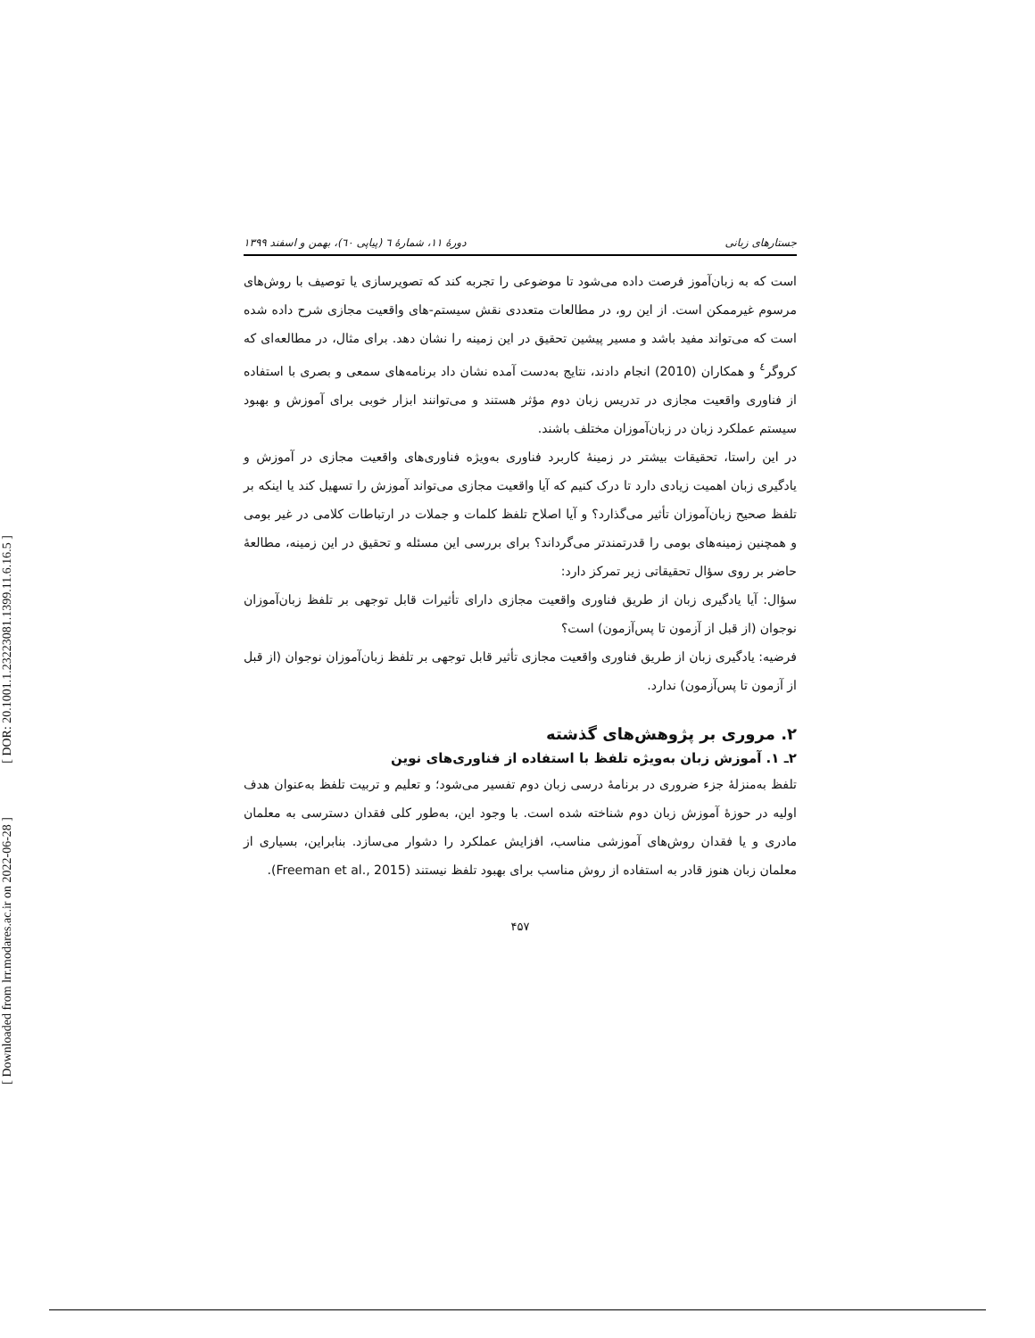[ DOR: 20.1001.1.23223081.1399.11.6.16.5 ]
[ Downloaded from lrr.modares.ac.ir on 2022-06-28 ]
جستارهای زبانی دورهٔ ۱۱، شمارهٔ ٦ (پیاپی ٦٠)، بهمن و اسفند ۱۳۹۹
است که به زبان‌آموز فرصت داده می‌شود تا موضوعی را تجربه کند که تصویرسازی یا توصیف با روش‌های مرسوم غیرممکن است. از این رو، در مطالعات متعددی نقش سیستم-های واقعیت مجازی شرح داده شده است که می‌تواند مفید باشد و مسیر پیشین تحقیق در این زمینه را نشان دهد. برای مثال، در مطالعه‌ای که کروگر<sup>٤</sup> و همکاران (2010) انجام دادند، نتایج به‌دست آمده نشان داد برنامه‌های سمعی و بصری با استفاده از فناوری واقعیت مجازی در تدریس زبان دوم مؤثر هستند و می‌توانند ابزار خوبی برای آموزش و بهبود سیستم عملکرد زبان در زبان‌آموزان مختلف باشند.
در این راستا، تحقیقات بیشتر در زمینهٔ کاربرد فناوری به‌ویژه فناوری‌های واقعیت مجازی در آموزش و یادگیری زبان اهمیت زیادی دارد تا درک کنیم که آیا واقعیت مجازی می‌تواند آموزش را تسهیل کند یا اینکه بر تلفظ صحیح زبان‌آموزان تأثیر می‌گذارد؟ و آیا اصلاح تلفظ کلمات و جملات در ارتباطات کلامی در غیر بومی و همچنین زمینه‌های بومی را قدرتمندتر می‌گرداند؟ برای بررسی این مسئله و تحقیق در این زمینه، مطالعهٔ حاضر بر روی سؤال تحقیقاتی زیر تمرکز دارد:
سؤال: آیا یادگیری زبان از طریق فناوری واقعیت مجازی دارای تأثیرات قابل توجهی بر تلفظ زبان‌آموزان نوجوان (از قبل از آزمون تا پس‌آزمون) است؟
فرضیه: یادگیری زبان از طریق فناوری واقعیت مجازی تأثیر قابل توجهی بر تلفظ زبان‌آموزان نوجوان (از قبل از آزمون تا پس‌آزمون) ندارد.
۲. مروری بر پژوهش‌های گذشته
۲ـ ۱. آموزش زبان به‌ویژه تلفظ با استفاده از فناوری‌های نوین
تلفظ به‌منزلهٔ جزء ضروری در برنامهٔ درسی زبان دوم تفسیر می‌شود؛ و تعلیم و تربیت تلفظ به‌عنوان هدف اولیه در حوزهٔ آموزش زبان دوم شناخته شده است. با وجود این، به‌طور کلی فقدان دسترسی به معلمان مادری و یا فقدان روش‌های آموزشی مناسب، افزایش عملکرد را دشوار می‌سازد. بنابراین، بسیاری از معلمان زبان هنوز قادر به استفاده از روش مناسب برای بهبود تلفظ نیستند (Freeman et al., 2015).
۴۵۷